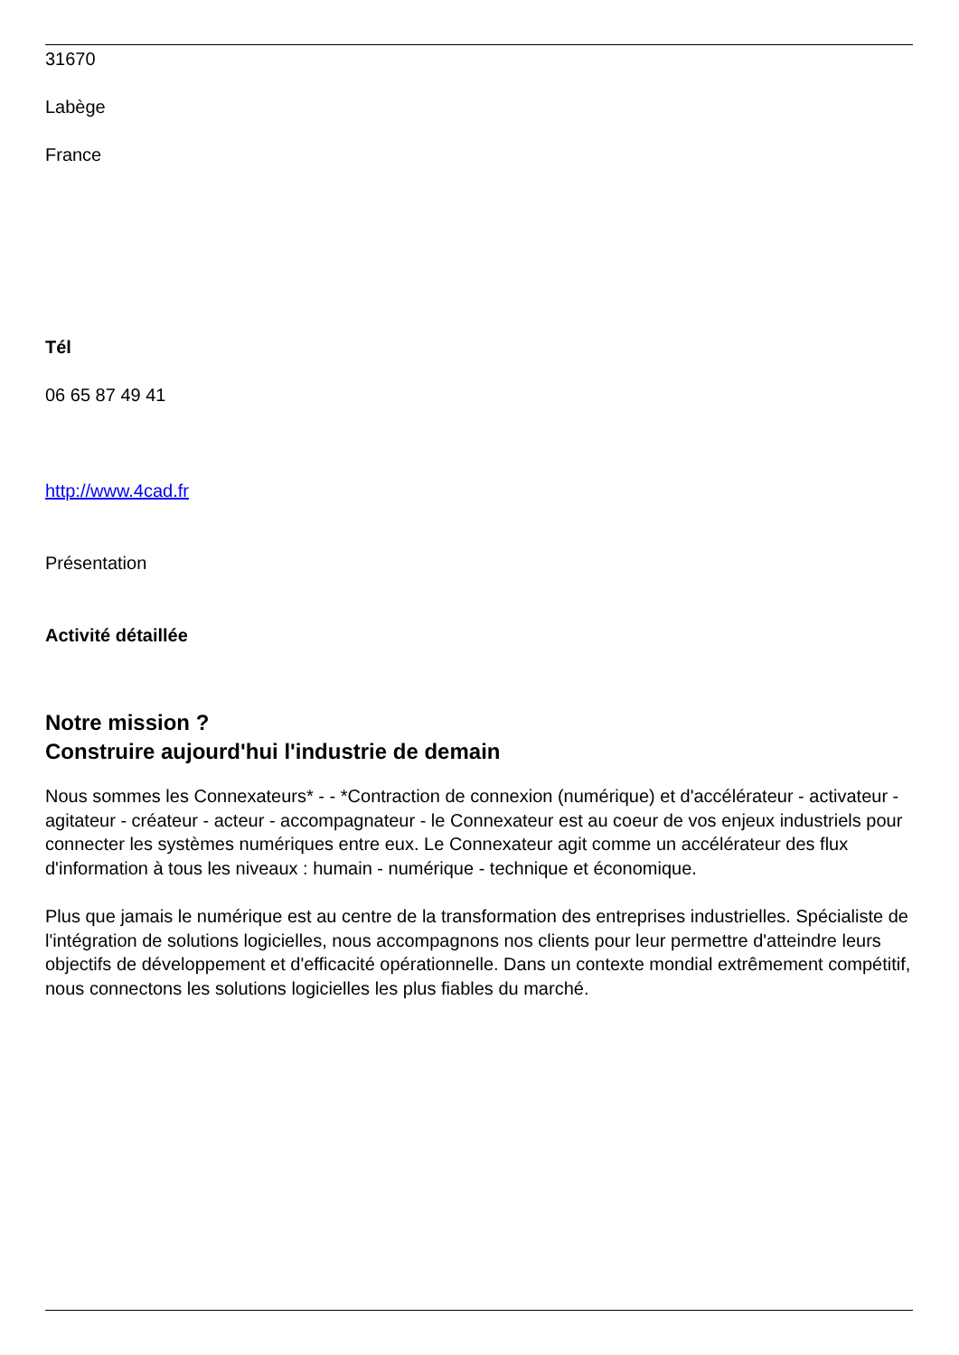31670
Labège
France
Tél
06 65 87 49 41
http://www.4cad.fr
Présentation
Activité détaillée
Notre mission ?
Construire aujourd'hui l'industrie de demain
Nous sommes les Connexateurs* - - *Contraction de connexion (numérique) et d'accélérateur - activateur - agitateur - créateur - acteur - accompagnateur - le Connexateur est au coeur de vos enjeux industriels pour connecter les systèmes numériques entre eux. Le Connexateur agit comme un accélérateur des flux d'information à tous les niveaux : humain - numérique - technique et économique.
Plus que jamais le numérique est au centre de la transformation des entreprises industrielles. Spécialiste de l'intégration de solutions logicielles, nous accompagnons nos clients pour leur permettre d'atteindre leurs objectifs de développement et d'efficacité opérationnelle. Dans un contexte mondial extrêmement compétitif, nous connectons les solutions logicielles les plus fiables du marché.